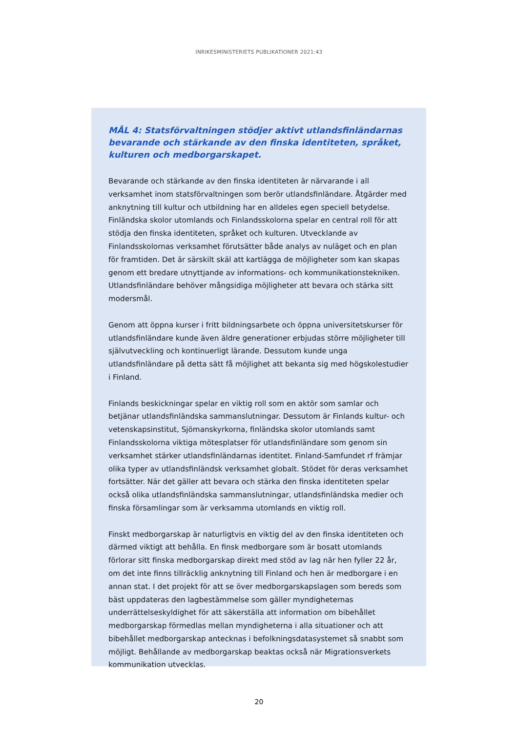INRIKESMINISTERIETS PUBLIKATIONER 2021:43
MÅL 4: Statsförvaltningen stödjer aktivt utlandsfinländarnas bevarande och stärkande av den finska identiteten, språket, kulturen och medborgarskapet.
Bevarande och stärkande av den finska identiteten är närvarande i all verksamhet inom statsförvaltningen som berör utlandsfinländare. Åtgärder med anknytning till kultur och utbildning har en alldeles egen speciell betydelse. Finländska skolor utomlands och Finlandsskolorna spelar en central roll för att stödja den finska identiteten, språket och kulturen. Utvecklande av Finlandsskolornas verksamhet förutsätter både analys av nuläget och en plan för framtiden. Det är särskilt skäl att kartlägga de möjligheter som kan skapas genom ett bredare utnyttjande av informations- och kommunikationstekniken. Utlandsfinländare behöver mångsidiga möjligheter att bevara och stärka sitt modersmål.
Genom att öppna kurser i fritt bildningsarbete och öppna universitetskurser för utlandsfinländare kunde även äldre generationer erbjudas större möjligheter till självutveckling och kontinuerligt lärande. Dessutom kunde unga utlandsfinländare på detta sätt få möjlighet att bekanta sig med högskolestudier i Finland.
Finlands beskickningar spelar en viktig roll som en aktör som samlar och betjänar utlandsfinländska sammanslutningar. Dessutom är Finlands kultur- och vetenskapsinstitut, Sjömanskyrkorna, finländska skolor utomlands samt Finlandsskolorna viktiga mötesplatser för utlandsfinländare som genom sin verksamhet stärker utlandsfinländarnas identitet. Finland-Samfundet rf främjar olika typer av utlandsfinländsk verksamhet globalt. Stödet för deras verksamhet fortsätter. När det gäller att bevara och stärka den finska identiteten spelar också olika utlandsfinländska sammanslutningar, utlandsfinländska medier och finska församlingar som är verksamma utomlands en viktig roll.
Finskt medborgarskap är naturligtvis en viktig del av den finska identiteten och därmed viktigt att behålla. En finsk medborgare som är bosatt utomlands förlorar sitt finska medborgarskap direkt med stöd av lag när hen fyller 22 år, om det inte finns tillräcklig anknytning till Finland och hen är medborgare i en annan stat. I det projekt för att se över medborgarskapslagen som bereds som bäst uppdateras den lagbestämmelse som gäller myndigheternas underrättelseskyldighet för att säkerställa att information om bibehållet medborgarskap förmedlas mellan myndigheterna i alla situationer och att bibehållet medborgarskap antecknas i befolkningsdatasystemet så snabbt som möjligt. Behållande av medborgarskap beaktas också när Migrationsverkets kommunikation utvecklas.
20